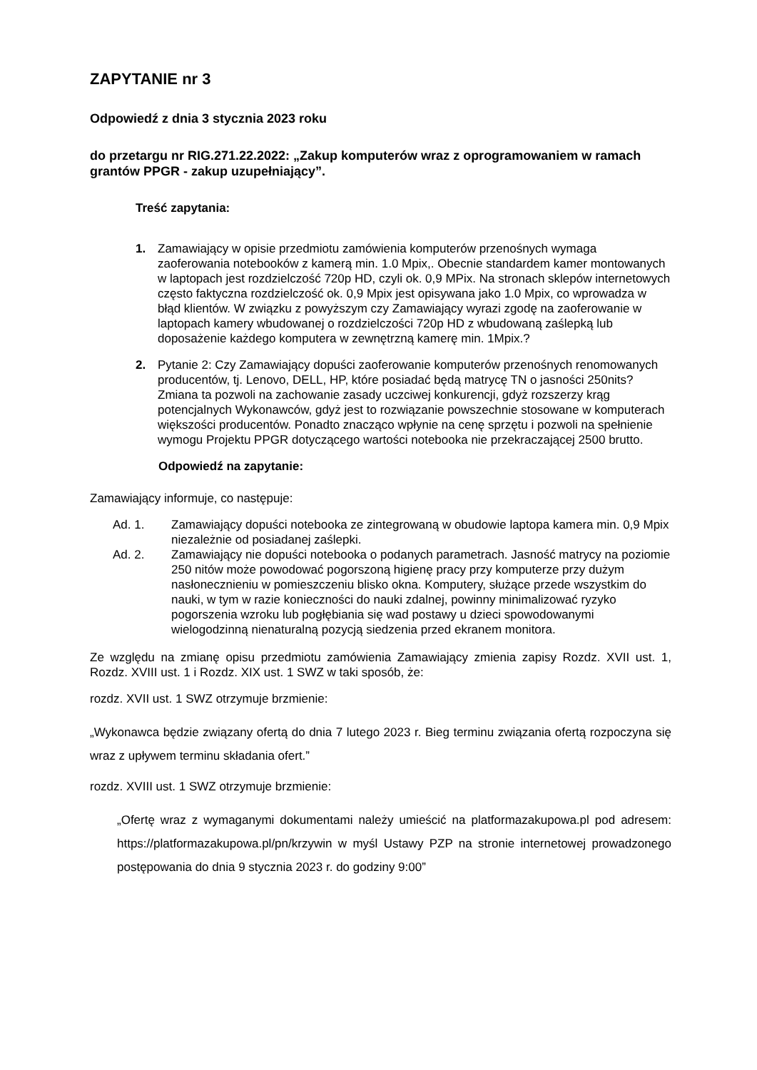ZAPYTANIE nr 3
Odpowiedź z dnia 3 stycznia 2023 roku
do przetargu nr RIG.271.22.2022: „Zakup komputerów wraz z oprogramowaniem w ramach grantów PPGR - zakup uzupełniający”.
Treść zapytania:
1. Zamawiający w opisie przedmiotu zamówienia komputerów przenośnych wymaga zaoferowania notebooków z kamerą min. 1.0 Mpix,. Obecnie standardem kamer montowanych w laptopach jest rozdzielczość 720p HD, czyli ok. 0,9 MPix. Na stronach sklepów internetowych często faktyczna rozdzielczość ok. 0,9 Mpix jest opisywana jako 1.0 Mpix, co wprowadza w błąd klientów. W związku z powyższym czy Zamawiający wyrazi zgodę na zaoferowanie w laptopach kamery wbudowanej o rozdzielczości 720p HD z wbudowaną zaślepką lub doposażenie każdego komputera w zewnętrzną kamerę min. 1Mpix.?
2. Pytanie 2: Czy Zamawiający dopuści zaoferowanie komputerów przenośnych renomowanych producentów, tj. Lenovo, DELL, HP, które posiadać będą matrycę TN o jasności 250nits? Zmiana ta pozwoli na zachowanie zasady uczciwej konkurencji, gdyż rozszerzy krąg potencjalnych Wykonawców, gdyż jest to rozwiązanie powszechnie stosowane w komputerach większości producentów. Ponadto znacząco wpłynie na cenę sprzętu i pozwoli na spełnienie wymogu Projektu PPGR dotyczącego wartości notebooka nie przekraczającej 2500 brutto.
Odpowiedź na zapytanie:
Zamawiający informuje, co następuje:
Ad. 1. Zamawiający dopuści notebooka ze zintegrowaną w obudowie laptopa kamera min. 0,9 Mpix niezależnie od posiadanej zaślepki.
Ad. 2. Zamawiający nie dopuści notebooka o podanych parametrach. Jasność matrycy na poziomie 250 nitów może powodować pogorszoną higienę pracy przy komputerze przy dużym nasłonecznieniu w pomieszczeniu blisko okna. Komputery, służące przede wszystkim do nauki, w tym w razie konieczności do nauki zdalnej, powinny minimalizować ryzyko pogorszenia wzroku lub pogłębiania się wad postawy u dzieci spowodowanymi wielogodzinną nienaturalną pozycją siedzenia przed ekranem monitora.
Ze względu na zmianę opisu przedmiotu zamówienia Zamawiający zmienia zapisy Rozdz. XVII ust. 1, Rozdz. XVIII ust. 1 i Rozdz. XIX ust. 1 SWZ w taki sposób, że:
rozdz. XVII ust. 1 SWZ otrzymuje brzmienie:
„Wykonawca będzie związany ofertą do dnia 7 lutego 2023 r. Bieg terminu związania ofertą rozpoczyna się wraz z upływem terminu składania ofert.”
rozdz. XVIII ust. 1 SWZ otrzymuje brzmienie:
„Ofertę wraz z wymaganymi dokumentami należy umieścić na platformazakupowa.pl pod adresem: https://platformazakupowa.pl/pn/krzywin w myśl Ustawy PZP na stronie internetowej prowadzonego postępowania do dnia 9 stycznia 2023 r. do godziny 9:00”